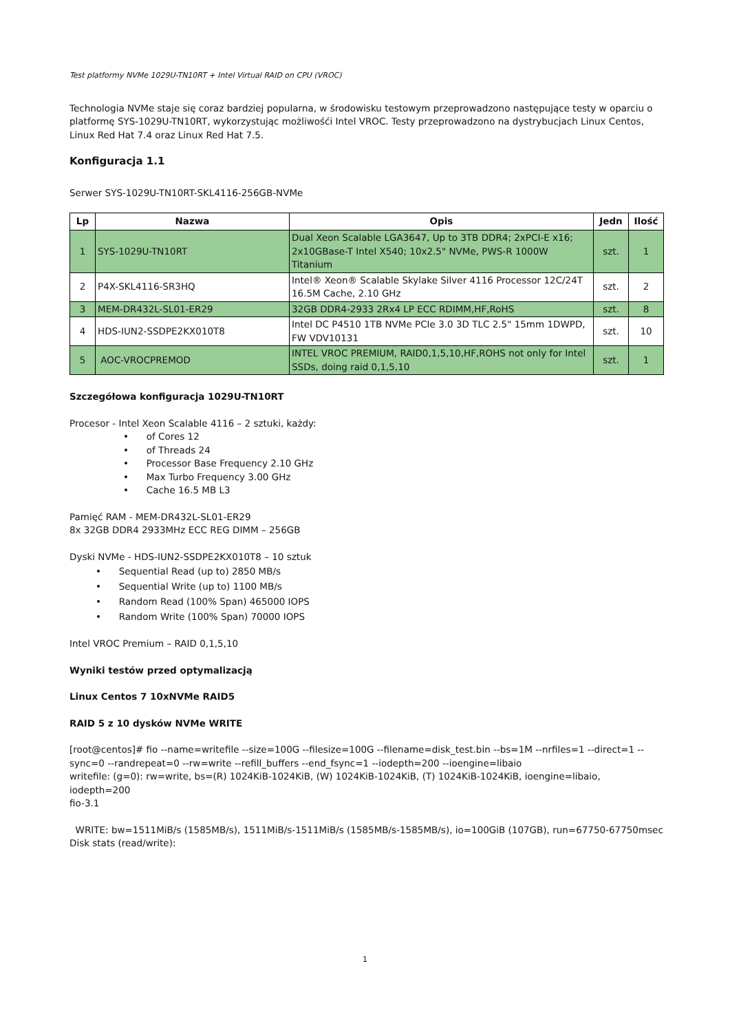Test platformy NVMe 1029U-TN10RT + Intel Virtual RAID on CPU (VROC)
Technologia NVMe staje się coraz bardziej popularna, w środowisku testowym przeprowadzono następujące testy w oparciu o platformę SYS-1029U-TN10RT, wykorzystując możliwośći Intel VROC. Testy przeprowadzono na dystrybucjach Linux Centos, Linux Red Hat 7.4 oraz Linux Red Hat 7.5.
Konfiguracja 1.1
Serwer SYS-1029U-TN10RT-SKL4116-256GB-NVMe
| Lp | Nazwa | Opis | Jedn | Ilość |
| --- | --- | --- | --- | --- |
| 1 | SYS-1029U-TN10RT | Dual Xeon Scalable LGA3647, Up to 3TB DDR4; 2xPCI-E x16; 2x10GBase-T Intel X540; 10x2.5" NVMe, PWS-R 1000W Titanium | szt. | 1 |
| 2 | P4X-SKL4116-SR3HQ | Intel® Xeon® Scalable Skylake Silver 4116 Processor 12C/24T 16.5M Cache, 2.10 GHz | szt. | 2 |
| 3 | MEM-DR432L-SL01-ER29 | 32GB DDR4-2933 2Rx4 LP ECC RDIMM,HF,RoHS | szt. | 8 |
| 4 | HDS-IUN2-SSDPE2KX010T8 | Intel DC P4510 1TB NVMe PCIe 3.0 3D TLC 2.5" 15mm 1DWPD, FW VDV10131 | szt. | 10 |
| 5 | AOC-VROCPREMOD | INTEL VROC PREMIUM, RAID0,1,5,10,HF,ROHS not only for Intel SSDs, doing raid 0,1,5,10 | szt. | 1 |
Szczegółowa konfiguracja 1029U-TN10RT
Procesor - Intel Xeon Scalable 4116 – 2 sztuki, każdy:
• of Cores 12
• of Threads 24
• Processor Base Frequency 2.10 GHz
• Max Turbo Frequency 3.00 GHz
• Cache 16.5 MB L3
Pamięć RAM - MEM-DR432L-SL01-ER29
8x 32GB DDR4 2933MHz ECC REG DIMM – 256GB
Dyski NVMe - HDS-IUN2-SSDPE2KX010T8 – 10 sztuk
• Sequential Read (up to) 2850 MB/s
• Sequential Write (up to) 1100 MB/s
• Random Read (100% Span) 465000 IOPS
• Random Write (100% Span) 70000 IOPS
Intel VROC Premium – RAID 0,1,5,10
Wyniki testów przed optymalizacją
Linux Centos 7 10xNVMe RAID5
RAID 5 z 10 dysków NVMe WRITE
[root@centos]# fio --name=writefile --size=100G --filesize=100G --filename=disk_test.bin --bs=1M --nrfiles=1 --direct=1 --sync=0 --randrepeat=0 --rw=write --refill_buffers --end_fsync=1 --iodepth=200 --ioengine=libaio
writefile: (g=0): rw=write, bs=(R) 1024KiB-1024KiB, (W) 1024KiB-1024KiB, (T) 1024KiB-1024KiB, ioengine=libaio, iodepth=200
fio-3.1
WRITE: bw=1511MiB/s (1585MB/s), 1511MiB/s-1511MiB/s (1585MB/s-1585MB/s), io=100GiB (107GB), run=67750-67750msec
Disk stats (read/write):
1